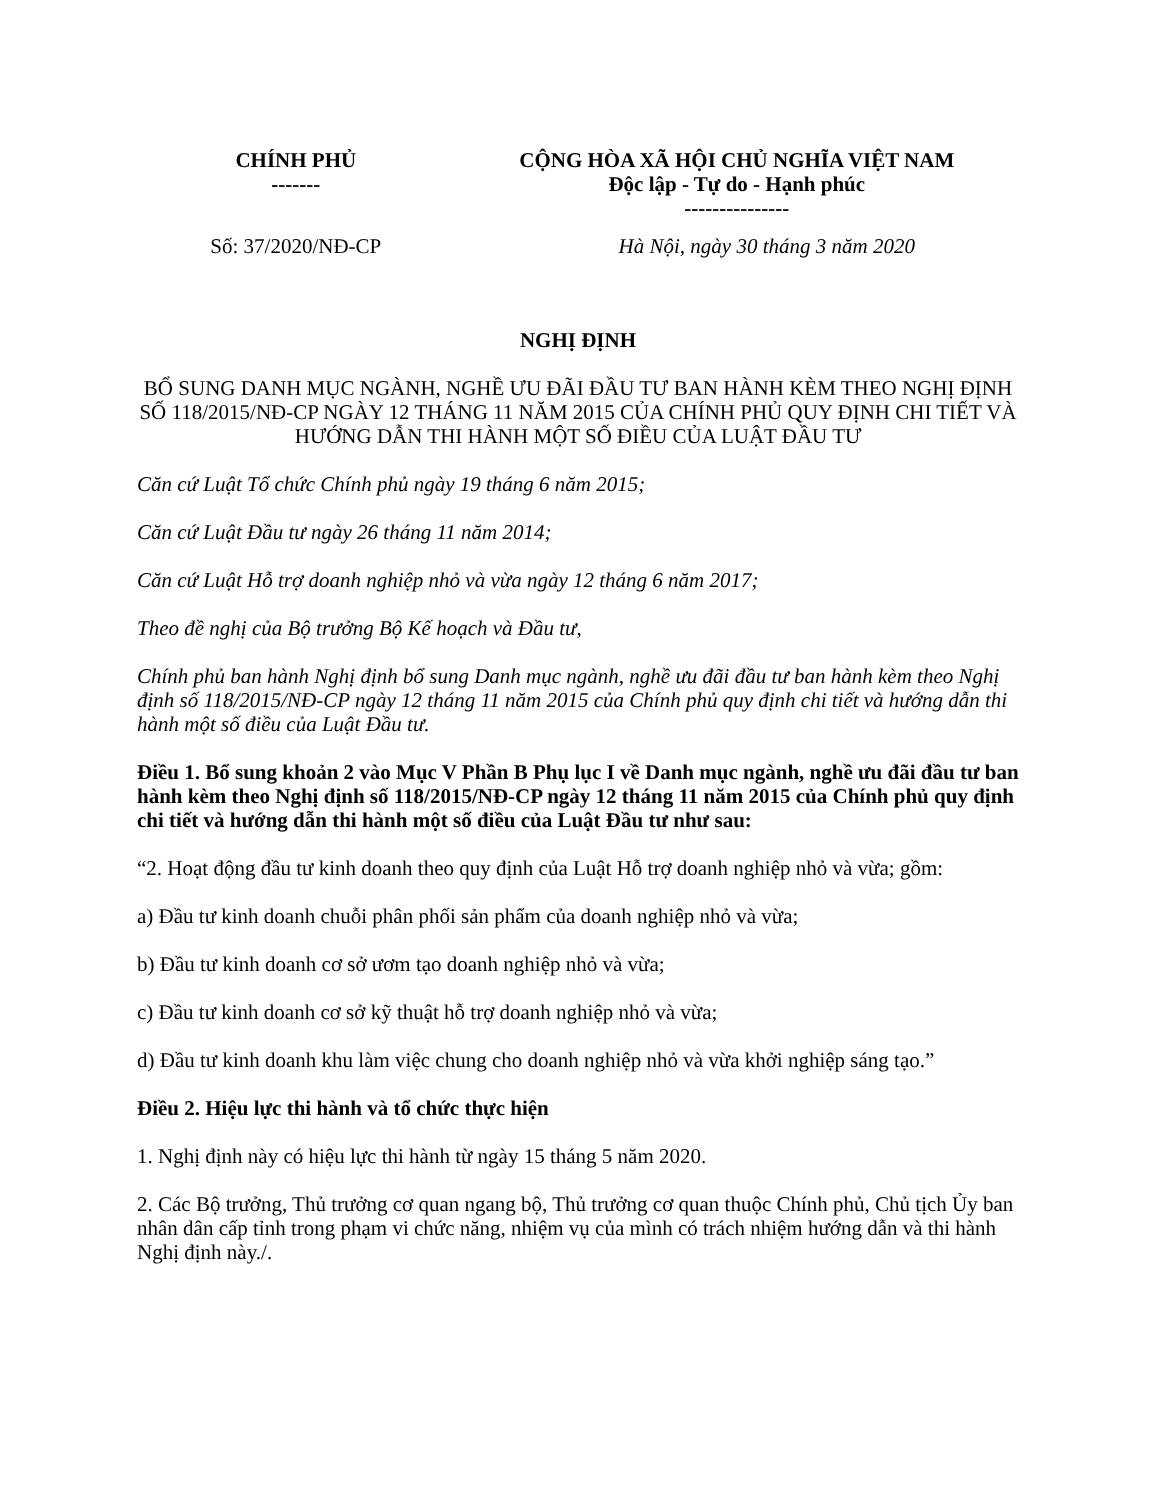| CHÍNH PHỦ ------- | CỘNG HÒA XÃ HỘI CHỦ NGHĨA VIỆT NAM Độc lập - Tự do - Hạnh phúc --------------- |
| Số: 37/2020/NĐ-CP | Hà Nội, ngày 30 tháng 3 năm 2020 |
NGHỊ ĐỊNH
BỔ SUNG DANH MỤC NGÀNH, NGHỀ ƯU ĐÃI ĐẦU TƯ BAN HÀNH KÈM THEO NGHỊ ĐỊNH SỐ 118/2015/NĐ-CP NGÀY 12 THÁNG 11 NĂM 2015 CỦA CHÍNH PHỦ QUY ĐỊNH CHI TIẾT VÀ HƯỚNG DẪN THI HÀNH MỘT SỐ ĐIỀU CỦA LUẬT ĐẦU TƯ
Căn cứ Luật Tổ chức Chính phủ ngày 19 tháng 6 năm 2015;
Căn cứ Luật Đầu tư ngày 26 tháng 11 năm 2014;
Căn cứ Luật Hỗ trợ doanh nghiệp nhỏ và vừa ngày 12 tháng 6 năm 2017;
Theo đề nghị của Bộ trưởng Bộ Kế hoạch và Đầu tư,
Chính phủ ban hành Nghị định bổ sung Danh mục ngành, nghề ưu đãi đầu tư ban hành kèm theo Nghị định số 118/2015/NĐ-CP ngày 12 tháng 11 năm 2015 của Chính phủ quy định chi tiết và hướng dẫn thi hành một số điều của Luật Đầu tư.
Điều 1. Bổ sung khoản 2 vào Mục V Phần B Phụ lục I về Danh mục ngành, nghề ưu đãi đầu tư ban hành kèm theo Nghị định số 118/2015/NĐ-CP ngày 12 tháng 11 năm 2015 của Chính phủ quy định chi tiết và hướng dẫn thi hành một số điều của Luật Đầu tư như sau:
“2. Hoạt động đầu tư kinh doanh theo quy định của Luật Hỗ trợ doanh nghiệp nhỏ và vừa; gồm:
a) Đầu tư kinh doanh chuỗi phân phối sản phẩm của doanh nghiệp nhỏ và vừa;
b) Đầu tư kinh doanh cơ sở ươm tạo doanh nghiệp nhỏ và vừa;
c) Đầu tư kinh doanh cơ sở kỹ thuật hỗ trợ doanh nghiệp nhỏ và vừa;
d) Đầu tư kinh doanh khu làm việc chung cho doanh nghiệp nhỏ và vừa khởi nghiệp sáng tạo.”
Điều 2. Hiệu lực thi hành và tổ chức thực hiện
1. Nghị định này có hiệu lực thi hành từ ngày 15 tháng 5 năm 2020.
2. Các Bộ trưởng, Thủ trưởng cơ quan ngang bộ, Thủ trưởng cơ quan thuộc Chính phủ, Chủ tịch Ủy ban nhân dân cấp tỉnh trong phạm vi chức năng, nhiệm vụ của mình có trách nhiệm hướng dẫn và thi hành Nghị định này./.